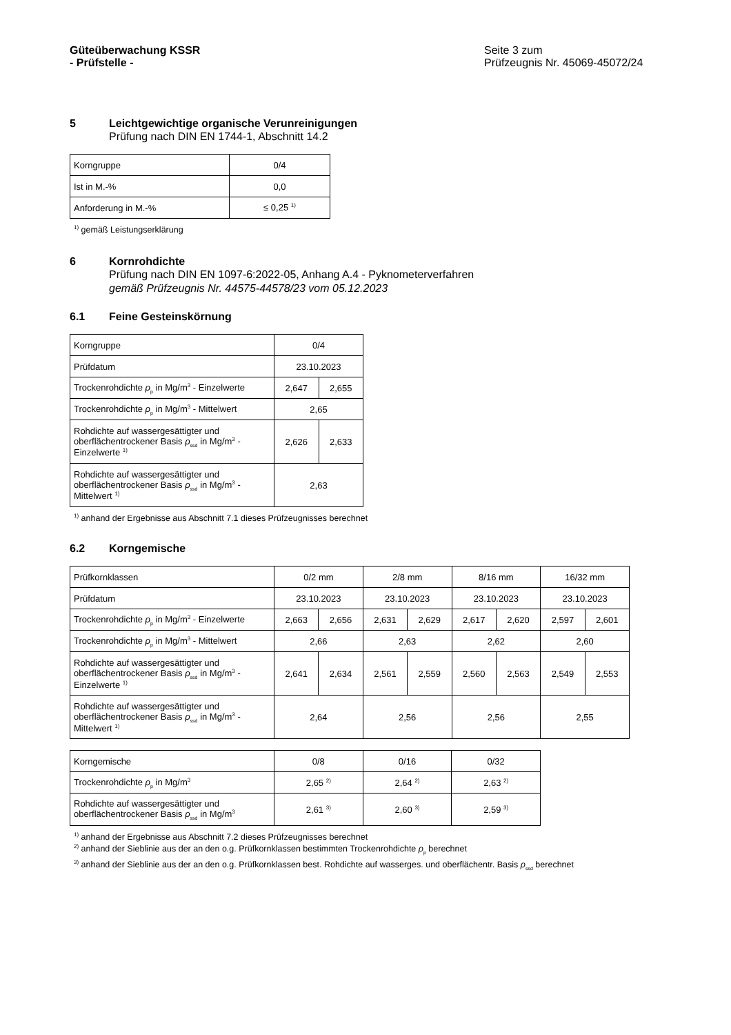Güteüberwachung KSSR
- Prüfstelle -
Seite 3 zum
Prüfzeugnis Nr. 45069-45072/24
5 Leichtgewichtige organische Verunreinigungen
Prüfung nach DIN EN 1744-1, Abschnitt 14.2
| Korngruppe | 0/4 |
| Ist in M.-% | 0,0 |
| Anforderung in M.-% | ≤ 0,25 <sup>1)</sup> |
<sup>1)</sup> gemäß Leistungserklärung
6 Kornrohdichte
Prüfung nach DIN EN 1097-6:2022-05, Anhang A.4 - Pyknometerverfahren
gemäß Prüfzeugnis Nr. 44575-44578/23 vom 05.12.2023
6.1 Feine Gesteinskörnung
| Korngruppe | 0/4 | |
| Prüfdatum | 23.10.2023 | |
| Trockenrohdichte ρ<sub>p</sub> in Mg/m<sup>3</sup> - Einzelwerte | 2,647 | 2,655 |
| Trockenrohdichte ρ<sub>p</sub> in Mg/m<sup>3</sup> - Mittelwert | 2,65 | |
| Rohdichte auf wassergesättigter und oberflächentrockener Basis ρ<sub>ssd</sub> in Mg/m<sup>3</sup> - Einzelwerte <sup>1)</sup> | 2,626 | 2,633 |
| Rohdichte auf wassergesättigter und oberflächentrockener Basis ρ<sub>ssd</sub> in Mg/m<sup>3</sup> - Mittelwert <sup>1)</sup> | 2,63 | |
<sup>1)</sup> anhand der Ergebnisse aus Abschnitt 7.1 dieses Prüfzeugnisses berechnet
6.2 Korngemische
| Prüfkornklassen | 0/2 mm | | 2/8 mm | | 8/16 mm | | 16/32 mm | |
| Prüfdatum | 23.10.2023 | | 23.10.2023 | | 23.10.2023 | | 23.10.2023 | |
| Trockenrohdichte ρ<sub>p</sub> in Mg/m<sup>3</sup> - Einzelwerte | 2,663 | 2,656 | 2,631 | 2,629 | 2,617 | 2,620 | 2,597 | 2,601 |
| Trockenrohdichte ρ<sub>p</sub> in Mg/m<sup>3</sup> - Mittelwert | 2,66 | | 2,63 | | 2,62 | | 2,60 | |
| Rohdichte auf wassergesättigter und oberflächentrockener Basis ρ<sub>ssd</sub> in Mg/m<sup>3</sup> - Einzelwerte <sup>1)</sup> | 2,641 | 2,634 | 2,561 | 2,559 | 2,560 | 2,563 | 2,549 | 2,553 |
| Rohdichte auf wassergesättigter und oberflächentrockener Basis ρ<sub>ssd</sub> in Mg/m<sup>3</sup> - Mittelwert <sup>1)</sup> | 2,64 | | 2,56 | | 2,56 | | 2,55 | |
| Korngemische | 0/8 | 0/16 | 0/32 |
| Trockenrohdichte ρ<sub>p</sub> in Mg/m<sup>3</sup> | 2,65 <sup>2)</sup> | 2,64 <sup>2)</sup> | 2,63 <sup>2)</sup> |
| Rohdichte auf wassergesättigter und oberflächentrockener Basis ρ<sub>ssd</sub> in Mg/m<sup>3</sup> | 2,61 <sup>3)</sup> | 2,60 <sup>3)</sup> | 2,59 <sup>3)</sup> |
<sup>1)</sup> anhand der Ergebnisse aus Abschnitt 7.2 dieses Prüfzeugnisses berechnet
<sup>2)</sup> anhand der Sieblinie aus der an den o.g. Prüfkornklassen bestimmten Trockenrohdichte ρ<sub>p</sub> berechnet
<sup>3)</sup> anhand der Sieblinie aus der an den o.g. Prüfkornklassen best. Rohdichte auf wasserges. und oberflächentr. Basis ρ<sub>ssd</sub> berechnet